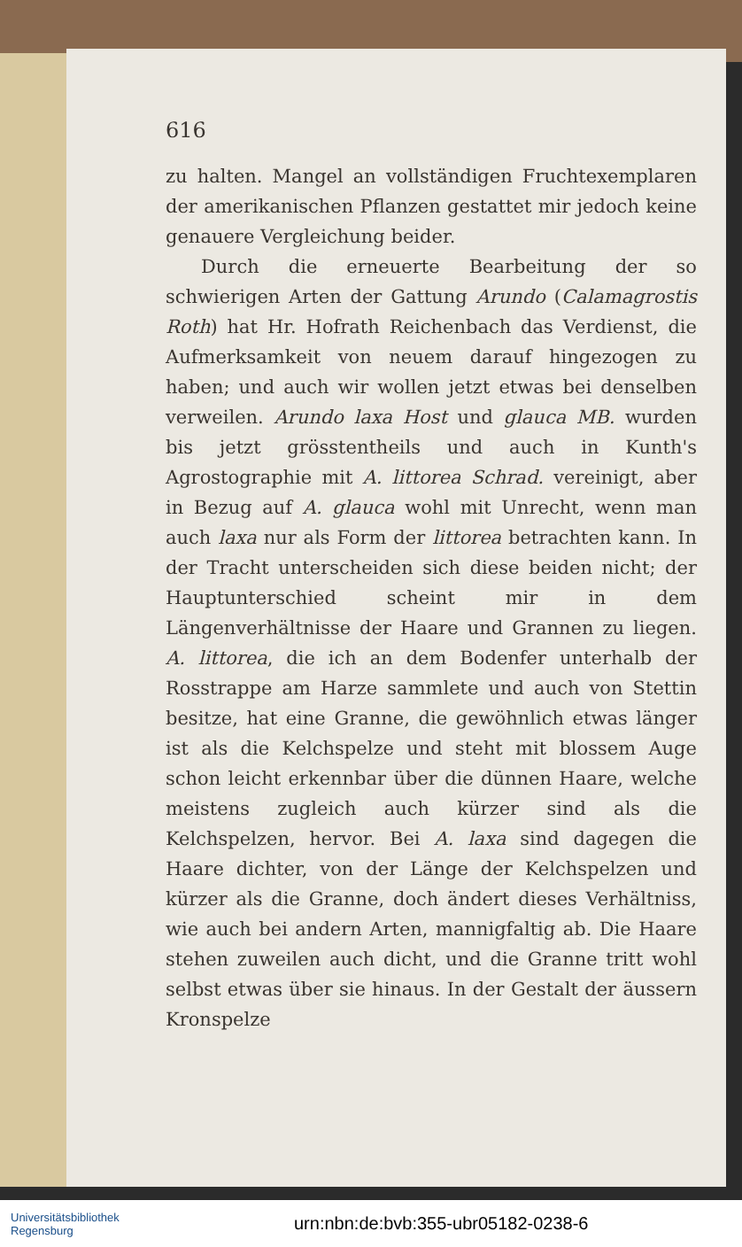616
zu halten. Mangel an vollständigen Fruchtexemplaren der amerikanischen Pflanzen gestattet mir jedoch keine genauere Vergleichung beider.
Durch die erneuerte Bearbeitung der so schwierigen Arten der Gattung Arundo (Calamagrostis Roth) hat Hr. Hofrath Reichenbach das Verdienst, die Aufmerksamkeit von neuem darauf hingezogen zu haben; und auch wir wollen jetzt etwas bei denselben verweilen. Arundo laxa Host und glauca MB. wurden bis jetzt grösstentheils und auch in Kunth's Agrostographie mit A. littorea Schrad. vereinigt, aber in Bezug auf A. glauca wohl mit Unrecht, wenn man auch laxa nur als Form der littorea betrachten kann. In der Tracht unterscheiden sich diese beiden nicht; der Hauptunterschied scheint mir in dem Längenverhältnisse der Haare und Grannen zu liegen. A. littorea, die ich an dem Bodenfer unterhalb der Rosstrappe am Harze sammlete und auch von Stettin besitze, hat eine Granne, die gewöhnlich etwas länger ist als die Kelchspelze und steht mit blossem Auge schon leicht erkennbar über die dünnen Haare, welche meistens zugleich auch kürzer sind als die Kelchspelzen, hervor. Bei A. laxa sind dagegen die Haare dichter, von der Länge der Kelchspelzen und kürzer als die Granne, doch ändert dieses Verhältniss, wie auch bei andern Arten, mannigfaltig ab. Die Haare stehen zuweilen auch dicht, und die Granne tritt wohl selbst etwas über sie hinaus. In der Gestalt der äussern Kronspelze
Universitätsbibliothek
Regensburg
urn:nbn:de:bvb:355-ubr05182-0238-6